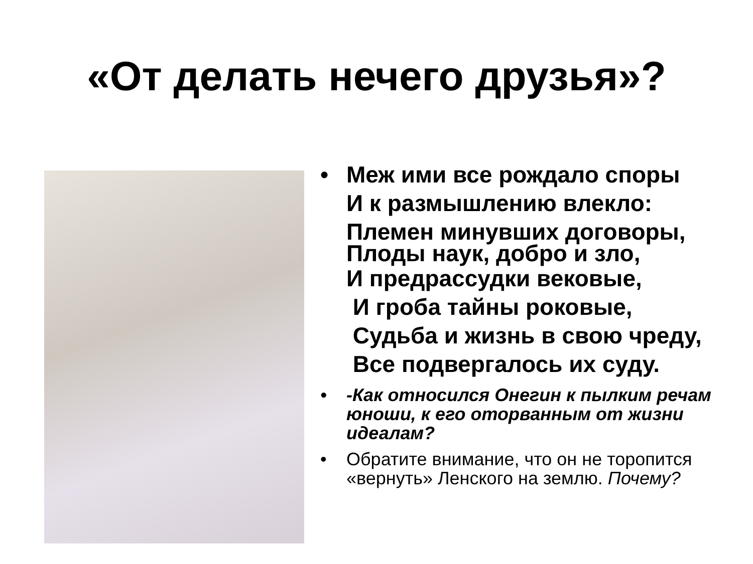«От делать нечего друзья»?
• Меж ими все рождало споры
И к размышлению влекло:
Племен минувших договоры,
Плоды наук, добро и зло,
И предрассудки вековые,
И гроба тайны роковые,
Судьба и жизнь в свою чреду,
Все подвергалось их суду.
• -Как относился Онегин к пылким речам юноши, к его оторванным от жизни идеалам?
• Обратите внимание, что он не торопится «вернуть» Ленского на землю. Почему?